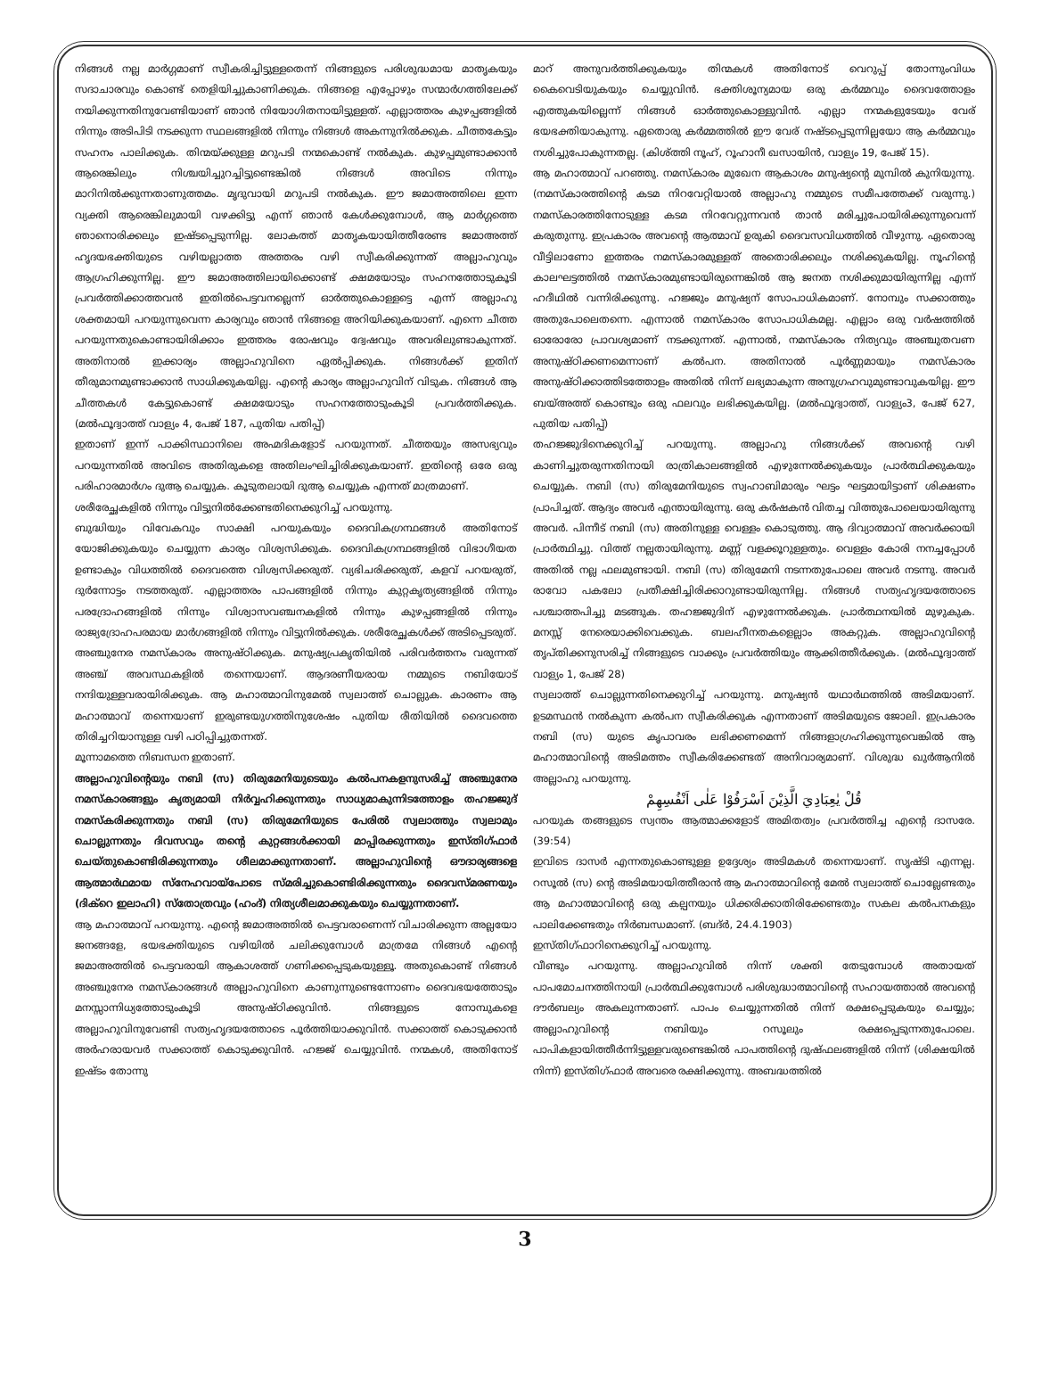നിങ്ങൾ നല്ല മാർഗ്ഗമാണ് സ്വീകരിച്ചിട്ടുള്ളതെന്ന് നിങ്ങളുടെ പരിശുദ്ധമായ മാതൃകയും സദാചാരവും കൊണ്ട് തെളിയിച്ചുകാണിക്കുക. നിങ്ങളെ എപ്പോഴും സന്മാർഗത്തിലേക്ക് നയിക്കുന്നതിനുവേണ്ടിയാണ് ഞാൻ നിയോഗിതനായിട്ടുള്ളത്. എല്ലാത്തരം കുഴപ്പങ്ങളിൽ നിന്നും അടിപിടി നടക്കുന്ന സ്ഥലങ്ങളിൽ നിന്നും നിങ്ങൾ അകന്നുനിൽക്കുക. ചീത്തകേട്ടും സഹനം പാലിക്കുക. തിന്മയ്ക്കുള്ള മറുപടി നന്മകൊണ്ട് നൽകുക. കുഴപ്പമുണ്ടാക്കാൻ ആരെങ്കിലും നിശ്ചയിച്ചുറച്ചിട്ടുണ്ടെങ്കിൽ നിങ്ങൾ അവിടെ നിന്നും മാറിനിൽക്കുന്നതാണുത്തമം. മൃദുവായി മറുപടി നൽകുക. ഈ ജമാഅത്തിലെ ഇന്ന വ്യക്തി ആരെങ്കിലുമായി വഴക്കിട്ടു എന്ന് ഞാൻ കേൾക്കുമ്പോൾ, ആ മാർഗ്ഗത്തെ ഞാനൊരിക്കലും ഇഷ്ടപ്പെടുന്നില്ല. ലോകത്ത് മാതൃകയായിത്തീരേണ്ട ജമാഅത്ത് ഹൃദയഭക്തിയുടെ വഴിയല്ലാത്ത അത്തരം വഴി സ്വീകരിക്കുന്നത് അല്ലാഹുവും ആഗ്രഹിക്കുന്നില്ല. ഈ ജമാഅത്തിലായിക്കൊണ്ട് ക്ഷമയോടും സഹനത്തോടുകൂടി പ്രവർത്തിക്കാത്തവൻ ഇതിൽപെട്ടവനല്ലെന്ന് ഓർത്തുകൊള്ളട്ടെ എന്ന് അല്ലാഹു ശക്തമായി പറയുന്നുവെന്ന കാര്യവും ഞാൻ നിങ്ങളെ അറിയിക്കുകയാണ്. എന്നെ ചീത്ത പറയുന്നതുകൊണ്ടായിരിക്കാം ഇത്തരം രോഷവും ദ്വേഷവും അവരിലുണ്ടാകുന്നത്. അതിനാൽ ഇക്കാര്യം അല്ലാഹുവിനെ ഏൽപ്പിക്കുക. നിങ്ങൾക്ക് ഇതിന് തീരുമാനമുണ്ടാക്കാൻ സാധിക്കുകയില്ല. എന്റെ കാര്യം അല്ലാഹുവിന് വിടുക. നിങ്ങൾ ആ ചീത്തകൾ കേട്ടുകൊണ്ട് ക്ഷമയോടും സഹനത്തോടുംകൂടി പ്രവർത്തിക്കുക. (മൽഫൂദ്വാത്ത് വാള്യം 4, പേജ് 187, പുതിയ പതിപ്പ്)
ഇതാണ് ഇന്ന് പാക്കിസ്ഥാനിലെ അഹ്മദികളോട് പറയുന്നത്. ചീത്തയും അസഭ്യവും പറയുന്നതിൽ അവിടെ അതിരുകളെ അതിലംഘിച്ചിരിക്കുകയാണ്. ഇതിന്റെ ഒരേ ഒരു പരിഹാരമാർഗം ദുആ ചെയ്യുക. കൂടുതലായി ദുആ ചെയ്യുക എന്നത് മാത്രമാണ്.
ശരീരേച്ഛകളിൽ നിന്നും വിട്ടുനിൽക്കേണ്ടതിനെക്കുറിച്ച് പറയുന്നു.
ബുദ്ധിയും വിവേകവും സാക്ഷി പറയുകയും ദൈവികഗ്രന്ഥങ്ങൾ അതിനോട് യോജിക്കുകയും ചെയ്യുന്ന കാര്യം വിശ്വസിക്കുക. ദൈവികഗ്രന്ഥങ്ങളിൽ വിഭാഗീയത ഉണ്ടാകും വിധത്തിൽ ദൈവത്തെ വിശ്വസിക്കരുത്. വ്യഭിചരിക്കരുത്, കളവ് പറയരുത്, ദുർന്നോട്ടം നടത്തരുത്. എല്ലാത്തരം പാപങ്ങളിൽ നിന്നും കുറ്റകൃത്യങ്ങളിൽ നിന്നും പരദ്രോഹങ്ങളിൽ നിന്നും വിശ്വാസവഞ്ചനകളിൽ നിന്നും കുഴപ്പങ്ങളിൽ നിന്നും രാജ്യദ്രോഹപരമായ മാർഗങ്ങളിൽ നിന്നും വിട്ടുനിൽക്കുക. ശരീരേച്ഛകൾക്ക് അടിപ്പെടരുത്. അഞ്ചുനേര നമസ്കാരം അനുഷ്ഠിക്കുക. മനുഷ്യപ്രകൃതിയിൽ പരിവർത്തനം വരുന്നത് അഞ്ച് അവസ്ഥകളിൽ തന്നെയാണ്. ആദരണീയരായ നമ്മുടെ നബിയോട് നന്ദിയുള്ളവരായിരിക്കുക. ആ മഹാത്മാവിനുമേൽ സ്വലാത്ത് ചൊല്ലുക. കാരണം ആ മഹാത്മാവ് തന്നെയാണ് ഇരുണ്ടയുഗത്തിനുശേഷം പുതിയ രീതിയിൽ ദൈവത്തെ തിരിച്ചറിയാനുള്ള വഴി പഠിപ്പിച്ചുതന്നത്.
മൂന്നാമത്തെ നിബന്ധന ഇതാണ്.
അല്ലാഹുവിന്റെയും നബി (സ) തിരുമേനിയുടെയും കൽപനകളനുസരിച്ച് അഞ്ചുനേര നമസ്കാരങ്ങളും കൃത്യമായി നിർവ്വഹിക്കുന്നതും സാധ്യമാകുന്നിടത്തോളം തഹജ്ജുദ് നമസ്കരിക്കുന്നതും നബി (സ) തിരുമേനിയുടെ പേരിൽ സ്വലാത്തും സ്വലാമും ചൊല്ലുന്നതും ദിവസവും തന്റെ കുറ്റങ്ങൾക്കായി മാപ്പിരക്കുന്നതും ഇസ്തിഗ്ഫാർ ചെയ്തുകൊണ്ടിരിക്കുന്നതും ശീലമാക്കുന്നതാണ്. അല്ലാഹുവിന്റെ ഔദാര്യങ്ങളെ ആത്മാർഥമായ സ്നേഹവായ്പോടെ സ്മരിച്ചുകൊണ്ടിരിക്കുന്നതും ദൈവസ്മരണയും (ദിക്റെ ഇലാഹി) സ്തോത്രവും (ഹംദ്) നിത്യശീലമാക്കുകയും ചെയ്യുന്നതാണ്.
ആ മഹാത്മാവ് പറയുന്നു. എന്റെ ജമാഅത്തിൽ പെട്ടവരാണെന്ന് വിചാരിക്കുന്ന അല്ലയോ ജനങ്ങളേ, ഭയഭക്തിയുടെ വഴിയിൽ ചലിക്കുമ്പോൾ മാത്രമേ നിങ്ങൾ എന്റെ ജമാഅത്തിൽ പെട്ടവരായി ആകാശത്ത് ഗണിക്കപ്പെടുകയുള്ളൂ. അതുകൊണ്ട് നിങ്ങൾ അഞ്ചുനേര നമസ്കാരങ്ങൾ അല്ലാഹുവിനെ കാണുന്നുണ്ടെന്നോണം ദൈവഭയത്തോടും മനസ്സാന്നിധ്യത്തോടുംകൂടി അനുഷ്ഠിക്കുവിൻ. നിങ്ങളുടെ നോമ്പുകളെ അല്ലാഹുവിനുവേണ്ടി സത്യഹൃദയത്തോടെ പൂർത്തിയാക്കുവിൻ. സക്കാത്ത് കൊടുക്കാൻ അർഹരായവർ സക്കാത്ത് കൊടുക്കുവിൻ. ഹജ്ജ് ചെയ്യുവിൻ. നന്മകൾ, അതിനോട് ഇഷ്ടം തോന്നു
മാറ് അനുവർത്തിക്കുകയും തിന്മകൾ അതിനോട് വെറുപ്പ് തോന്നുംവിധം കൈവെടിയുകയും ചെയ്യുവിൻ. ഭക്തിശൂന്യമായ ഒരു കർമ്മവും ദൈവത്തോളം എത്തുകയില്ലെന്ന് നിങ്ങൾ ഓർത്തുകൊള്ളുവിൻ. എല്ലാ നന്മകളുടേയും വേര് ഭയഭക്തിയാകുന്നു. ഏതൊരു കർമ്മത്തിൽ ഈ വേര് നഷ്ടപ്പെടുന്നില്ലയോ ആ കർമ്മവും നശിച്ചുപോകുന്നതല്ല. (കിശ്ത്തി നൂഹ്, റൂഹാനീ ഖസായിൻ, വാള്യം 19, പേജ് 15).
ആ മഹാത്മാവ് പറഞ്ഞു. നമസ്കാരം മുഖേന ആകാശം മനുഷ്യന്റെ മുമ്പിൽ കുനിയുന്നു. (നമസ്കാരത്തിന്റെ കടമ നിറവേറ്റിയാൽ അല്ലാഹു നമ്മുടെ സമീപത്തേക്ക് വരുന്നു.) നമസ്കാരത്തിനോടുള്ള കടമ നിറവേറ്റുന്നവൻ താൻ മരിച്ചുപോയിരിക്കുന്നുവെന്ന് കരുതുന്നു. ഇപ്രകാരം അവന്റെ ആത്മാവ് ഉരുകി ദൈവസവിധത്തിൽ വീഴുന്നു. ഏതൊരു വീട്ടിലാണോ ഇത്തരം നമസ്കാരമുള്ളത് അതൊരിക്കലും നശിക്കുകയില്ല. നൂഹിന്റെ കാലഘട്ടത്തിൽ നമസ്കാരമുണ്ടായിരുന്നെങ്കിൽ ആ ജനത നശിക്കുമായിരുന്നില്ല എന്ന് ഹദീഥിൽ വന്നിരിക്കുന്നു. ഹജ്ജും മനുഷ്യന് സോപാധികമാണ്. നോമ്പും സക്കാത്തും അതുപോലെതന്നെ. എന്നാൽ നമസ്കാരം സോപാധികമല്ല. എല്ലാം ഒരു വർഷത്തിൽ ഓരോരോ പ്രാവശ്യമാണ് നടക്കുന്നത്. എന്നാൽ, നമസ്കാരം നിത്യവും അഞ്ചുതവണ അനുഷ്ഠിക്കണമെന്നാണ് കൽപന. അതിനാൽ പൂർണ്ണമായും നമസ്കാരം അനുഷ്ഠിക്കാത്തിടത്തോളം അതിൽ നിന്ന് ലഭ്യമാകുന്ന അനുഗ്രഹവുമുണ്ടാവുകയില്ല. ഈ ബയ്അത്ത് കൊണ്ടും ഒരു ഫലവും ലഭിക്കുകയില്ല. (മൽഫൂദ്വാത്ത്, വാള്യം3, പേജ് 627, പുതിയ പതിപ്പ്)
തഹജ്ജുദിനെക്കുറിച്ച് പറയുന്നു. അല്ലാഹു നിങ്ങൾക്ക് അവന്റെ വഴി കാണിച്ചുതരുന്നതിനായി രാത്രികാലങ്ങളിൽ എഴുന്നേൽക്കുകയും പ്രാർത്ഥിക്കുകയും ചെയ്യുക. നബി (സ) തിരുമേനിയുടെ സ്വഹാബിമാരും ഘട്ടം ഘട്ടമായിട്ടാണ് ശിക്ഷണം പ്രാപിച്ചത്. ആദ്യം അവർ എന്തായിരുന്നു. ഒരു കർഷകൻ വിതച്ച വിത്തുപോലെയായിരുന്നു അവർ. പിന്നീട് നബി (സ) അതിനുള്ള വെള്ളം കൊടുത്തു. ആ ദിവ്യാത്മാവ് അവർക്കായി പ്രാർത്ഥിച്ചു. വിത്ത് നല്ലതായിരുന്നു. മണ്ണ് വളക്കൂറുള്ളതും. വെള്ളം കോരി നനച്ചപ്പോൾ അതിൽ നല്ല ഫലമുണ്ടായി. നബി (സ) തിരുമേനി നടന്നതുപോലെ അവർ നടന്നു. അവർ രാവോ പകലോ പ്രതീക്ഷിച്ചിരിക്കാറുണ്ടായിരുന്നില്ല. നിങ്ങൾ സത്യഹൃദയത്തോടെ പശ്ചാത്തപിച്ചു മടങ്ങുക. തഹജ്ജുദിന് എഴുന്നേൽക്കുക. പ്രാർത്ഥനയിൽ മുഴുകുക. മനസ്സ് നേരെയാക്കിവെക്കുക. ബലഹീനതകളെല്ലാം അകറ്റുക. അല്ലാഹുവിന്റെ തൃപ്തിക്കനുസരിച്ച് നിങ്ങളുടെ വാക്കും പ്രവർത്തിയും ആക്കിത്തീർക്കുക. (മൽഫൂദ്വാത്ത് വാള്യം 1, പേജ് 28)
സ്വലാത്ത് ചൊല്ലുന്നതിനെക്കുറിച്ച് പറയുന്നു. മനുഷ്യൻ യഥാർഥത്തിൽ അടിമയാണ്. ഉടമസ്ഥൻ നൽകുന്ന കൽപന സ്വീകരിക്കുക എന്നതാണ് അടിമയുടെ ജോലി. ഇപ്രകാരം നബി (സ) യുടെ കൃപാവരം ലഭിക്കണമെന്ന് നിങ്ങളാഗ്രഹിക്കുന്നുവെങ്കിൽ ആ മഹാത്മാവിന്റെ അടിമത്തം സ്വീകരിക്കേണ്ടത് അനിവാര്യമാണ്. വിശുദ്ധ ഖുർആനിൽ അല്ലാഹു പറയുന്നു.
قُلْ يٰعِبَادِيَ الَّذِيْنَ اَسْرَفُوْا عَلٰى اَنْفُسِهِمْ
പറയുക തങ്ങളുടെ സ്വന്തം ആത്മാക്കളോട് അമിതത്വം പ്രവർത്തിച്ച എന്റെ ദാസരേ. (39:54)
ഇവിടെ ദാസർ എന്നതുകൊണ്ടുള്ള ഉദ്ദേശ്യം അടിമകൾ തന്നെയാണ്. സൃഷ്ടി എന്നല്ല. റസൂൽ (സ) ന്റെ അടിമയായിത്തീരാൻ ആ മഹാത്മാവിന്റെ മേൽ സ്വലാത്ത് ചൊല്ലേണ്ടതും ആ മഹാത്മാവിന്റെ ഒരു കല്പനയും ധിക്കരിക്കാതിരിക്കേണ്ടതും സകല കൽപനകളും പാലിക്കേണ്ടതും നിർബന്ധമാണ്. (ബദ്ർ, 24.4.1903)
ഇസ്തിഗ്ഫാറിനെക്കുറിച്ച് പറയുന്നു.
വീണ്ടും പറയുന്നു. അല്ലാഹുവിൽ നിന്ന് ശക്തി തേടുമ്പോൾ അതായത് പാപമോചനത്തിനായി പ്രാർത്ഥിക്കുമ്പോൾ പരിശുദ്ധാത്മാവിന്റെ സഹായത്താൽ അവന്റെ ദൗർബല്യം അകലുന്നതാണ്. പാപം ചെയ്യുന്നതിൽ നിന്ന് രക്ഷപ്പെടുകയും ചെയ്യും; അല്ലാഹുവിന്റെ നബിയും റസൂലും രക്ഷപ്പെടുന്നതുപോലെ. പാപികളായിത്തീർന്നിട്ടുള്ളവരുണ്ടെങ്കിൽ പാപത്തിന്റെ ദുഷ്ഫലങ്ങളിൽ നിന്ന് (ശിക്ഷയിൽ നിന്ന്) ഇസ്തിഗ്ഫാർ അവരെ രക്ഷിക്കുന്നു. അബദ്ധത്തിൽ
3